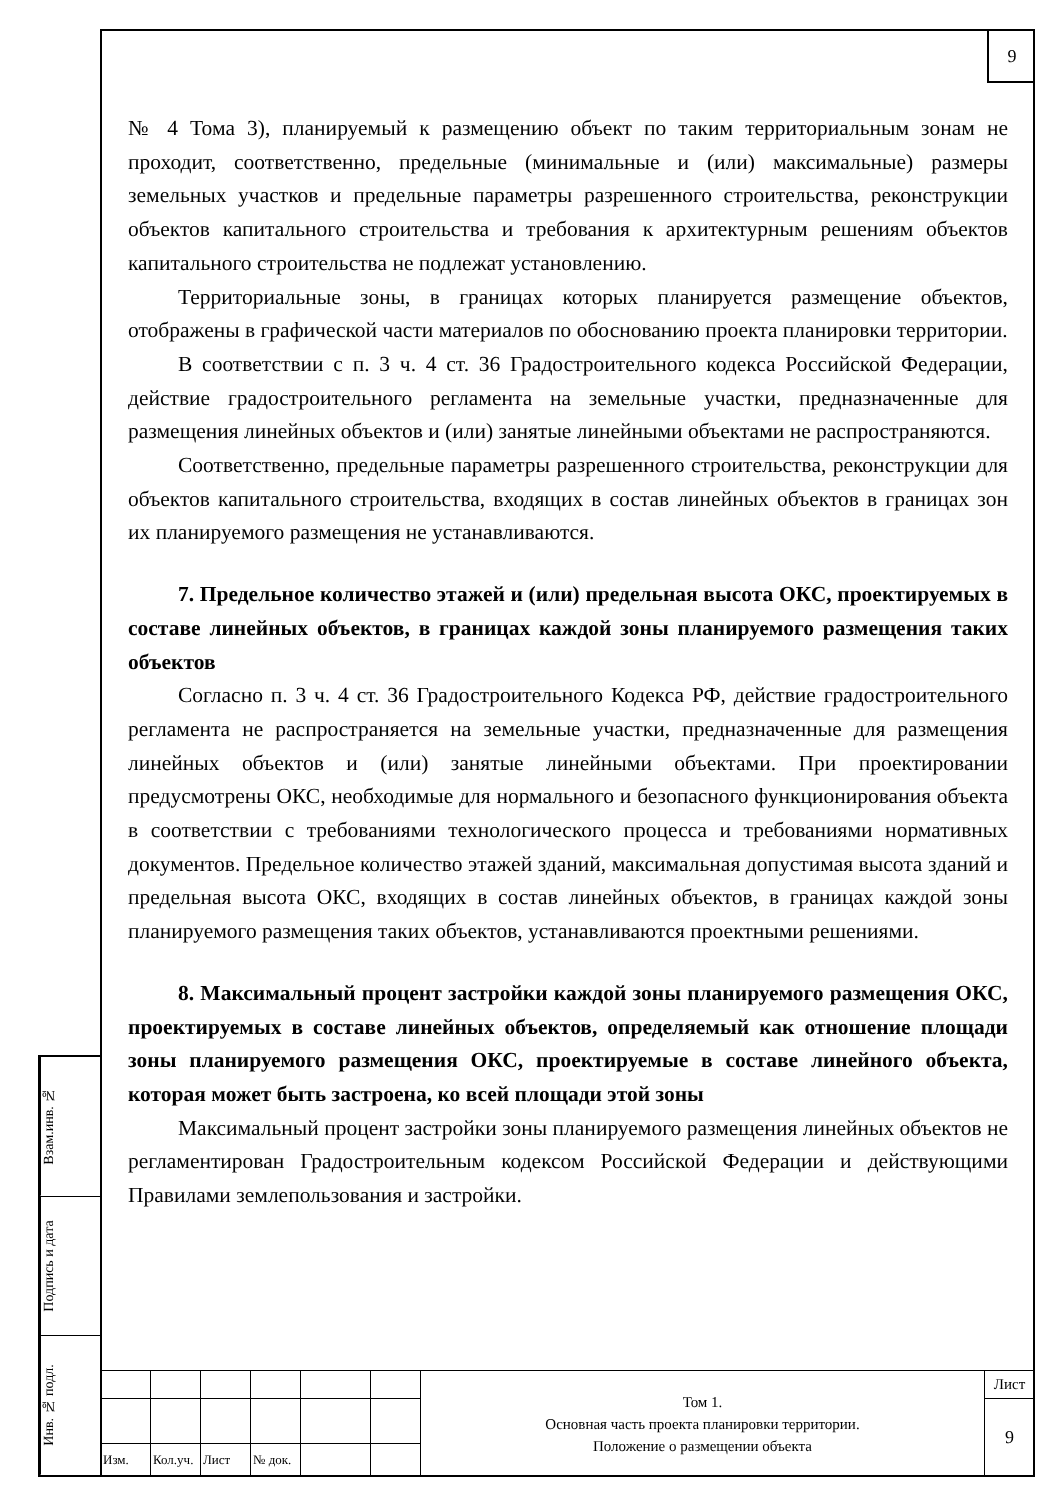9
Взам.инв. №
Подпись и дата
Инв. № подл.
№ 4 Тома 3), планируемый к размещению объект по таким территориальным зонам не проходит, соответственно, предельные (минимальные и (или) максимальные) размеры земельных участков и предельные параметры разрешенного строительства, реконструкции объектов капитального строительства и требования к архитектурным решениям объектов капитального строительства не подлежат установлению.
Территориальные зоны, в границах которых планируется размещение объектов, отображены в графической части материалов по обоснованию проекта планировки территории.
В соответствии с п. 3 ч. 4 ст. 36 Градостроительного кодекса Российской Федерации, действие градостроительного регламента на земельные участки, предназначенные для размещения линейных объектов и (или) занятые линейными объектами не распространяются.
Соответственно, предельные параметры разрешенного строительства, реконструкции для объектов капитального строительства, входящих в состав линейных объектов в границах зон их планируемого размещения не устанавливаются.
7. Предельное количество этажей и (или) предельная высота ОКС, проектируемых в составе линейных объектов, в границах каждой зоны планируемого размещения таких объектов
Согласно п. 3 ч. 4 ст. 36 Градостроительного Кодекса РФ, действие градостроительного регламента не распространяется на земельные участки, предназначенные для размещения линейных объектов и (или) занятые линейными объектами. При проектировании предусмотрены ОКС, необходимые для нормального и безопасного функционирования объекта в соответствии с требованиями технологического процесса и требованиями нормативных документов. Предельное количество этажей зданий, максимальная допустимая высота зданий и предельная высота ОКС, входящих в состав линейных объектов, в границах каждой зоны планируемого размещения таких объектов, устанавливаются проектными решениями.
8. Максимальный процент застройки каждой зоны планируемого размещения ОКС, проектируемых в составе линейных объектов, определяемый как отношение площади зоны планируемого размещения ОКС, проектируемые в составе линейного объекта, которая может быть застроена, ко всей площади этой зоны
Максимальный процент застройки зоны планируемого размещения линейных объектов не регламентирован Градостроительным кодексом Российской Федерации и действующими Правилами землепользования и застройки.
| | | | | | | Том 1. Основная часть проекта планировки территории. Положение о размещении объекта | Лист |
| | | | | | | | 9 |
| Изм. | Кол.уч. | Лист | № док. | | | | |